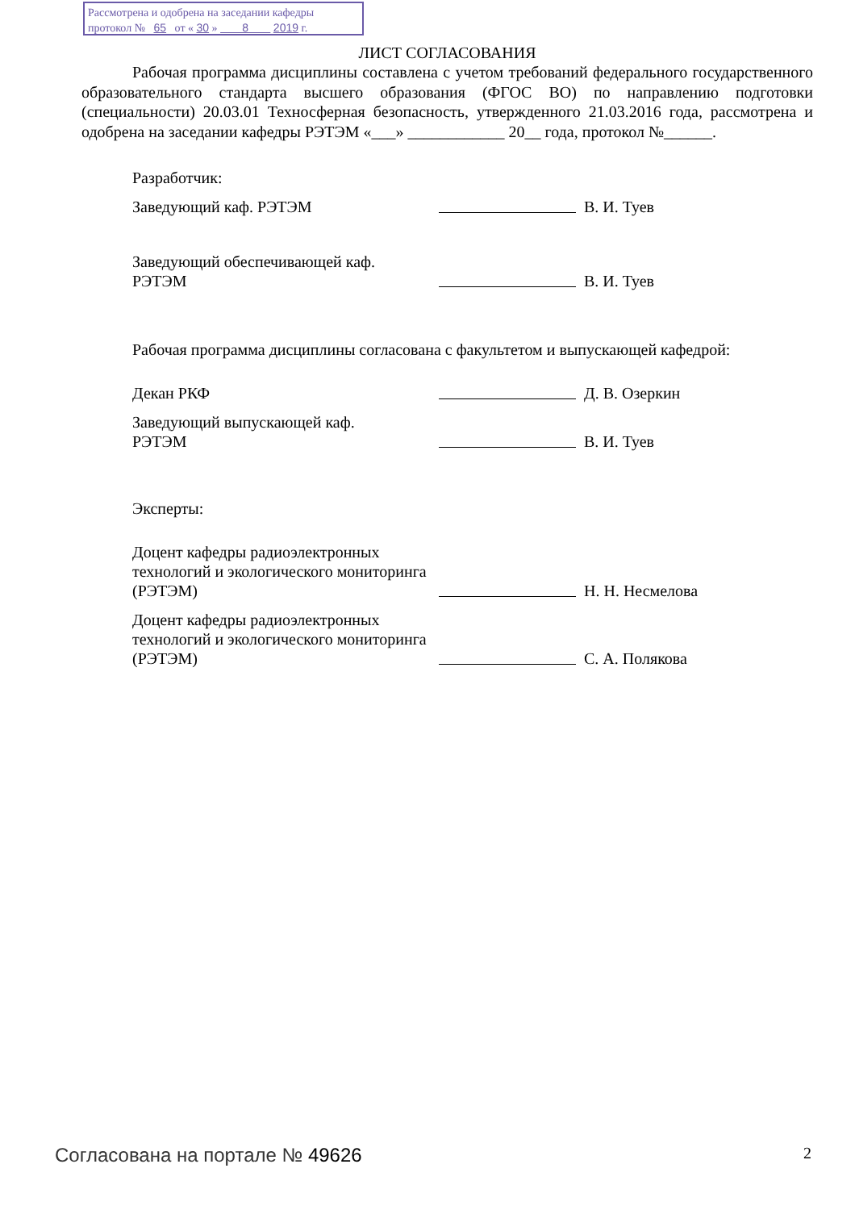Рассмотрена и одобрена на заседании кафедры
протокол № 65 от « 30 » 8 2019 г.
ЛИСТ СОГЛАСОВАНИЯ
Рабочая программа дисциплины составлена с учетом требований федерального государственного образовательного стандарта высшего образования (ФГОС ВО) по направлению подготовки (специальности) 20.03.01 Техносферная безопасность, утвержденного 21.03.2016 года, рассмотрена и одобрена на заседании кафедры РЭТЭМ «___» ____________ 20__ года, протокол №______.
Разработчик:
Заведующий каф. РЭТЭМ
В. И. Туев
Заведующий обеспечивающей каф.
РЭТЭМ
В. И. Туев
Рабочая программа дисциплины согласована с факультетом и выпускающей кафедрой:
Декан РКФ
Д. В. Озеркин
Заведующий выпускающей каф.
РЭТЭМ
В. И. Туев
Эксперты:
Доцент кафедры радиоэлектронных технологий и экологического мониторинга (РЭТЭМ)
Н. Н. Несмелова
Доцент кафедры радиоэлектронных технологий и экологического мониторинга (РЭТЭМ)
С. А. Полякова
Согласована на портале № 49626 2